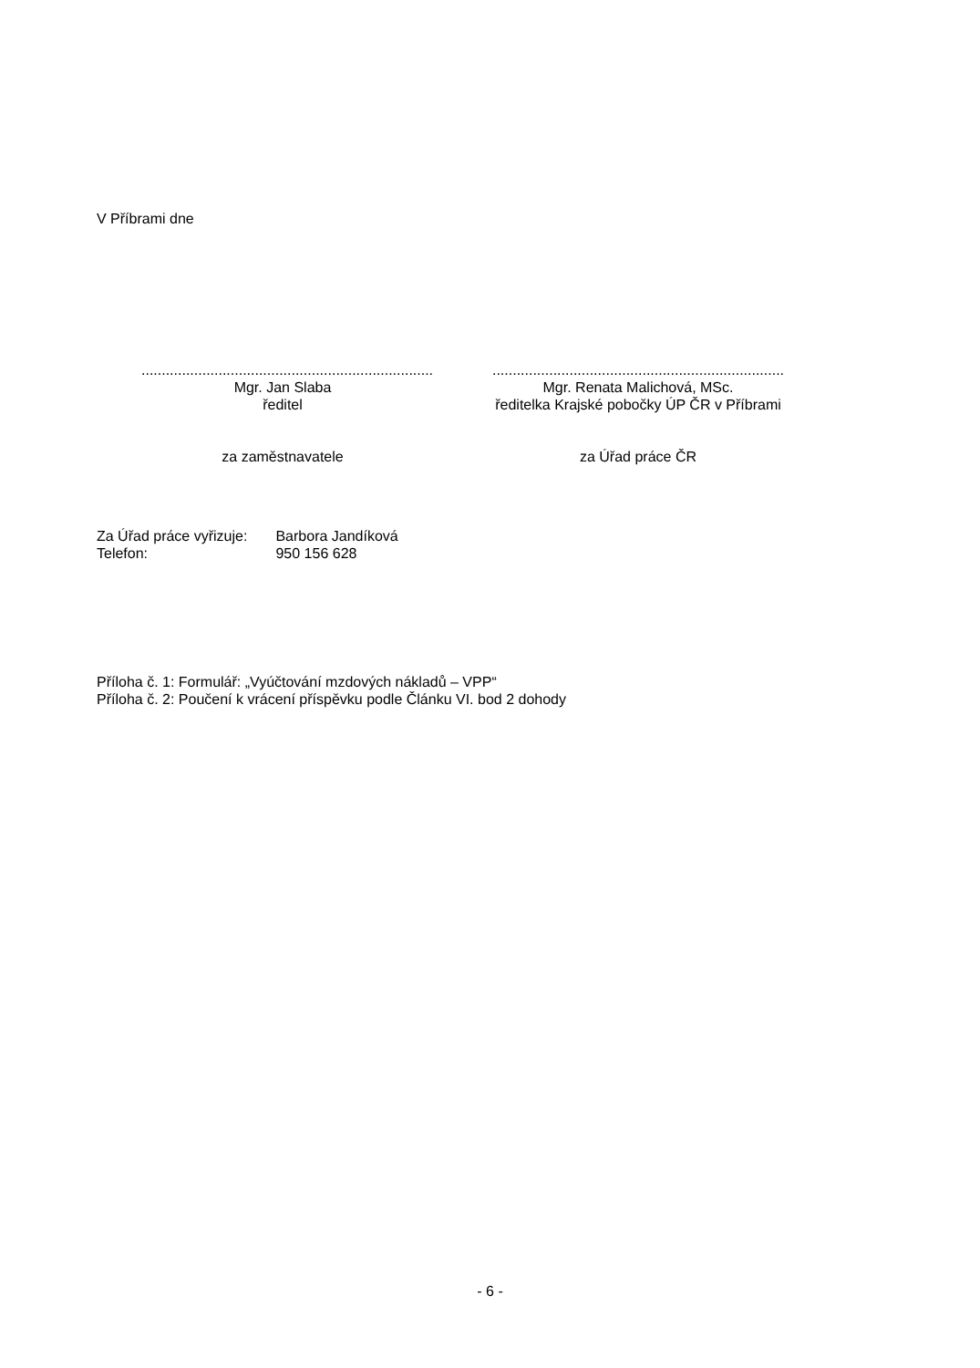V Příbrami dne
........................................................................
Mgr. Jan Slaba
ředitel
za zaměstnavatele
........................................................................
Mgr. Renata Malichová, MSc.
ředitelka Krajské pobočky ÚP ČR v Příbrami
za Úřad práce ČR
Za Úřad práce vyřizuje: Barbora Jandíková
Telefon: 950 156 628
Příloha č. 1: Formulář: „Vyúčtování mzdových nákladů – VPP“
Příloha č. 2: Poučení k vrácení příspěvku podle Článku VI. bod 2 dohody
- 6 -